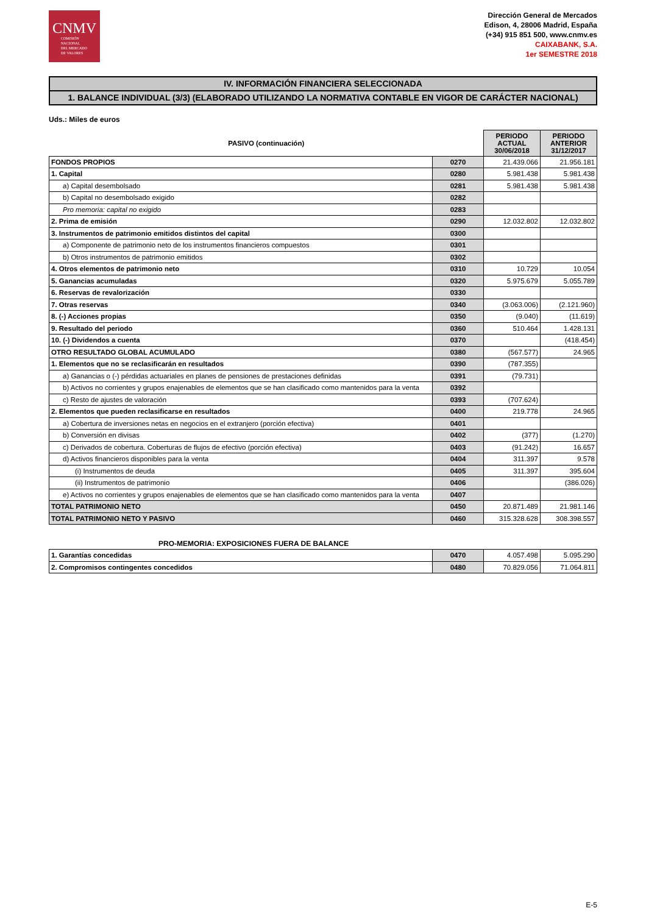CNMV
COMISIÓN
NACIONAL
DEL MERCADO
DE VALORES
Dirección General de Mercados
Edison, 4, 28006 Madrid, España
(+34) 915 851 500, www.cnmv.es
CAIXABANK, S.A.
1er SEMESTRE 2018
IV. INFORMACIÓN FINANCIERA SELECCIONADA
1. BALANCE INDIVIDUAL (3/3) (ELABORADO UTILIZANDO LA NORMATIVA CONTABLE EN VIGOR DE CARÁCTER NACIONAL)
Uds.: Miles de euros
| PASIVO (continuación) | | PERIODO ACTUAL 30/06/2018 | PERIODO ANTERIOR 31/12/2017 |
| --- | --- | --- | --- |
| FONDOS PROPIOS | 0270 | 21.439.066 | 21.956.181 |
| 1. Capital | 0280 | 5.981.438 | 5.981.438 |
| a) Capital desembolsado | 0281 | 5.981.438 | 5.981.438 |
| b) Capital no desembolsado exigido | 0282 | | |
| Pro memoria: capital no exigido | 0283 | | |
| 2. Prima de emisión | 0290 | 12.032.802 | 12.032.802 |
| 3. Instrumentos de patrimonio emitidos distintos del capital | 0300 | | |
| a) Componente de patrimonio neto de los instrumentos financieros compuestos | 0301 | | |
| b) Otros instrumentos de patrimonio emitidos | 0302 | | |
| 4. Otros elementos de patrimonio neto | 0310 | 10.729 | 10.054 |
| 5. Ganancias acumuladas | 0320 | 5.975.679 | 5.055.789 |
| 6. Reservas de revalorización | 0330 | | |
| 7. Otras reservas | 0340 | (3.063.006) | (2.121.960) |
| 8. (-) Acciones propias | 0350 | (9.040) | (11.619) |
| 9. Resultado del periodo | 0360 | 510.464 | 1.428.131 |
| 10. (-) Dividendos a cuenta | 0370 | | (418.454) |
| OTRO RESULTADO GLOBAL ACUMULADO | 0380 | (567.577) | 24.965 |
| 1. Elementos que no se reclasificarán en resultados | 0390 | (787.355) | |
| a) Ganancias o (-) pérdidas actuariales en planes de pensiones de prestaciones definidas | 0391 | (79.731) | |
| b) Activos no corrientes y grupos enajenables de elementos que se han clasificado como mantenidos para la venta | 0392 | | |
| c) Resto de ajustes de valoración | 0393 | (707.624) | |
| 2. Elementos que pueden reclasificarse en resultados | 0400 | 219.778 | 24.965 |
| a) Cobertura de inversiones netas en negocios en el extranjero (porción efectiva) | 0401 | | |
| b) Conversión en divisas | 0402 | (377) | (1.270) |
| c) Derivados de cobertura. Coberturas de flujos de efectivo (porción efectiva) | 0403 | (91.242) | 16.657 |
| d) Activos financieros disponibles para la venta | 0404 | 311.397 | 9.578 |
| (i) Instrumentos de deuda | 0405 | 311.397 | 395.604 |
| (ii) Instrumentos de patrimonio | 0406 | | (386.026) |
| e) Activos no corrientes y grupos enajenables de elementos que se han clasificado como mantenidos para la venta | 0407 | | |
| TOTAL PATRIMONIO NETO | 0450 | 20.871.489 | 21.981.146 |
| TOTAL PATRIMONIO NETO Y PASIVO | 0460 | 315.328.628 | 308.398.557 |
PRO-MEMORIA: EXPOSICIONES FUERA DE BALANCE
| 1. Garantías concedidas | 0470 | 4.057.498 | 5.095.290 |
| 2. Compromisos contingentes concedidos | 0480 | 70.829.056 | 71.064.811 |
E-5